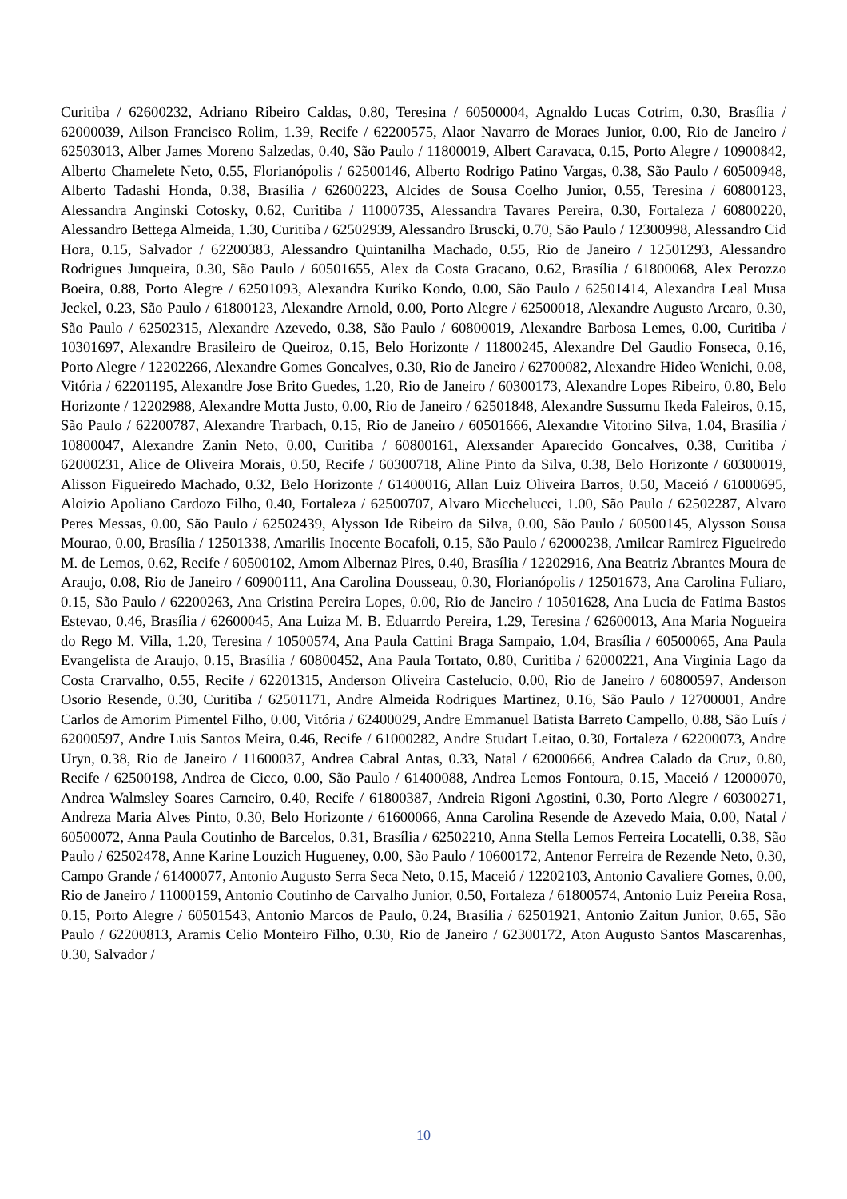Curitiba / 62600232, Adriano Ribeiro Caldas, 0.80, Teresina / 60500004, Agnaldo Lucas Cotrim, 0.30, Brasília / 62000039, Ailson Francisco Rolim, 1.39, Recife / 62200575, Alaor Navarro de Moraes Junior, 0.00, Rio de Janeiro / 62503013, Alber James Moreno Salzedas, 0.40, São Paulo / 11800019, Albert Caravaca, 0.15, Porto Alegre / 10900842, Alberto Chamelete Neto, 0.55, Florianópolis / 62500146, Alberto Rodrigo Patino Vargas, 0.38, São Paulo / 60500948, Alberto Tadashi Honda, 0.38, Brasília / 62600223, Alcides de Sousa Coelho Junior, 0.55, Teresina / 60800123, Alessandra Anginski Cotosky, 0.62, Curitiba / 11000735, Alessandra Tavares Pereira, 0.30, Fortaleza / 60800220, Alessandro Bettega Almeida, 1.30, Curitiba / 62502939, Alessandro Bruscki, 0.70, São Paulo / 12300998, Alessandro Cid Hora, 0.15, Salvador / 62200383, Alessandro Quintanilha Machado, 0.55, Rio de Janeiro / 12501293, Alessandro Rodrigues Junqueira, 0.30, São Paulo / 60501655, Alex da Costa Gracano, 0.62, Brasília / 61800068, Alex Perozzo Boeira, 0.88, Porto Alegre / 62501093, Alexandra Kuriko Kondo, 0.00, São Paulo / 62501414, Alexandra Leal Musa Jeckel, 0.23, São Paulo / 61800123, Alexandre Arnold, 0.00, Porto Alegre / 62500018, Alexandre Augusto Arcaro, 0.30, São Paulo / 62502315, Alexandre Azevedo, 0.38, São Paulo / 60800019, Alexandre Barbosa Lemes, 0.00, Curitiba / 10301697, Alexandre Brasileiro de Queiroz, 0.15, Belo Horizonte / 11800245, Alexandre Del Gaudio Fonseca, 0.16, Porto Alegre / 12202266, Alexandre Gomes Goncalves, 0.30, Rio de Janeiro / 62700082, Alexandre Hideo Wenichi, 0.08, Vitória / 62201195, Alexandre Jose Brito Guedes, 1.20, Rio de Janeiro / 60300173, Alexandre Lopes Ribeiro, 0.80, Belo Horizonte / 12202988, Alexandre Motta Justo, 0.00, Rio de Janeiro / 62501848, Alexandre Sussumu Ikeda Faleiros, 0.15, São Paulo / 62200787, Alexandre Trarbach, 0.15, Rio de Janeiro / 60501666, Alexandre Vitorino Silva, 1.04, Brasília / 10800047, Alexandre Zanin Neto, 0.00, Curitiba / 60800161, Alexsander Aparecido Goncalves, 0.38, Curitiba / 62000231, Alice de Oliveira Morais, 0.50, Recife / 60300718, Aline Pinto da Silva, 0.38, Belo Horizonte / 60300019, Alisson Figueiredo Machado, 0.32, Belo Horizonte / 61400016, Allan Luiz Oliveira Barros, 0.50, Maceió / 61000695, Aloizio Apoliano Cardozo Filho, 0.40, Fortaleza / 62500707, Alvaro Micchelucci, 1.00, São Paulo / 62502287, Alvaro Peres Messas, 0.00, São Paulo / 62502439, Alysson Ide Ribeiro da Silva, 0.00, São Paulo / 60500145, Alysson Sousa Mourao, 0.00, Brasília / 12501338, Amarilis Inocente Bocafoli, 0.15, São Paulo / 62000238, Amilcar Ramirez Figueiredo M. de Lemos, 0.62, Recife / 60500102, Amom Albernaz Pires, 0.40, Brasília / 12202916, Ana Beatriz Abrantes Moura de Araujo, 0.08, Rio de Janeiro / 60900111, Ana Carolina Dousseau, 0.30, Florianópolis / 12501673, Ana Carolina Fuliaro, 0.15, São Paulo / 62200263, Ana Cristina Pereira Lopes, 0.00, Rio de Janeiro / 10501628, Ana Lucia de Fatima Bastos Estevao, 0.46, Brasília / 62600045, Ana Luiza M. B. Eduarrdo Pereira, 1.29, Teresina / 62600013, Ana Maria Nogueira do Rego M. Villa, 1.20, Teresina / 10500574, Ana Paula Cattini Braga Sampaio, 1.04, Brasília / 60500065, Ana Paula Evangelista de Araujo, 0.15, Brasília / 60800452, Ana Paula Tortato, 0.80, Curitiba / 62000221, Ana Virginia Lago da Costa Crarvalho, 0.55, Recife / 62201315, Anderson Oliveira Castelucio, 0.00, Rio de Janeiro / 60800597, Anderson Osorio Resende, 0.30, Curitiba / 62501171, Andre Almeida Rodrigues Martinez, 0.16, São Paulo / 12700001, Andre Carlos de Amorim Pimentel Filho, 0.00, Vitória / 62400029, Andre Emmanuel Batista Barreto Campello, 0.88, São Luís / 62000597, Andre Luis Santos Meira, 0.46, Recife / 61000282, Andre Studart Leitao, 0.30, Fortaleza / 62200073, Andre Uryn, 0.38, Rio de Janeiro / 11600037, Andrea Cabral Antas, 0.33, Natal / 62000666, Andrea Calado da Cruz, 0.80, Recife / 62500198, Andrea de Cicco, 0.00, São Paulo / 61400088, Andrea Lemos Fontoura, 0.15, Maceió / 12000070, Andrea Walmsley Soares Carneiro, 0.40, Recife / 61800387, Andreia Rigoni Agostini, 0.30, Porto Alegre / 60300271, Andreza Maria Alves Pinto, 0.30, Belo Horizonte / 61600066, Anna Carolina Resende de Azevedo Maia, 0.00, Natal / 60500072, Anna Paula Coutinho de Barcelos, 0.31, Brasília / 62502210, Anna Stella Lemos Ferreira Locatelli, 0.38, São Paulo / 62502478, Anne Karine Louzich Hugueney, 0.00, São Paulo / 10600172, Antenor Ferreira de Rezende Neto, 0.30, Campo Grande / 61400077, Antonio Augusto Serra Seca Neto, 0.15, Maceió / 12202103, Antonio Cavaliere Gomes, 0.00, Rio de Janeiro / 11000159, Antonio Coutinho de Carvalho Junior, 0.50, Fortaleza / 61800574, Antonio Luiz Pereira Rosa, 0.15, Porto Alegre / 60501543, Antonio Marcos de Paulo, 0.24, Brasília / 62501921, Antonio Zaitun Junior, 0.65, São Paulo / 62200813, Aramis Celio Monteiro Filho, 0.30, Rio de Janeiro / 62300172, Aton Augusto Santos Mascarenhas, 0.30, Salvador /
10